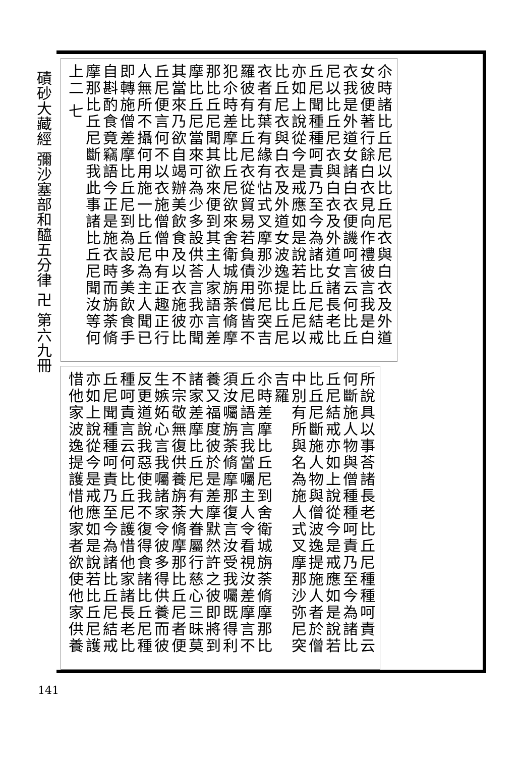磧砂大藏經 彌沙塞部和醯五分律 卍 第六九冊
尒時諸比丘尼以比丘尼衣與白衣及外道女彼便著行餘白衣見向作禮彼言我是白衣我是外道女諸白衣便譏呵言云何比丘尼以比丘尼衣與白衣及外道女諸長老比丘尼聞種種呵責乃至今為諸比丘尼結戒亦如上說從今是戒應如是說若比丘尼以比丘尼衣與白衣及外道女波逸提比丘尼衣者有葉有緣有怗式叉摩那沙弥尼突吉羅彼有比丘尼衣從貿易若負債用償皆不犯尒時差摩比丘尼欲來舍衛城旃荼脩摩那比丘尼聞其欲來便到其主人家語言差摩比丘尼當來可為少多設供荅言我亦聞其當來乃欲自竭辦美飲食及以衣施彼比丘尼便言何不以衣施僧僧中有正趣正行人無所不攝何用施一比丘尼為主人聞已即轉施僧差摩比丘尼到為設多美飲食手自斟酌食竟竊語今正是施衣時而旃荼脩摩那比丘尼斷我此事諸比丘尼聞汝等何 上二 七
所說具以事荅諸長老比丘尼種種呵責云何斷施人物與僧種種呵責乃至今為諸比丘尼結戒亦如上說從今是戒應如是說若比丘尼斷施人物與僧波逸提施人者於僧中別有所與名為施人式叉摩那沙弥尼突吉羅
尒時差摩比丘尼到舍衛城旃荼脩摩那比丘尼語言我當囑主人令看視汝差摩言不須汝囑旃荼脩摩那復言汝受我囑既得利養又福度彼於是差摩默然許之彼即將到諸家差摩比丘尼有大眷屬行慈心三昧莫不宗敬無復供養旃荼脩摩那比丘尼者便生嫉妬心言我囑諸家令彼多得供養而彼反更道說我惡使我不復得食諸比丘尼種種呵責言云何比丘尼護惜他家諸長老比丘尼聞種種呵責乃至今為諸比丘尼結戒亦如上說從今是戒應如是說若比丘尼護惜他家波逸提護惜他家者欲使他家供養
141